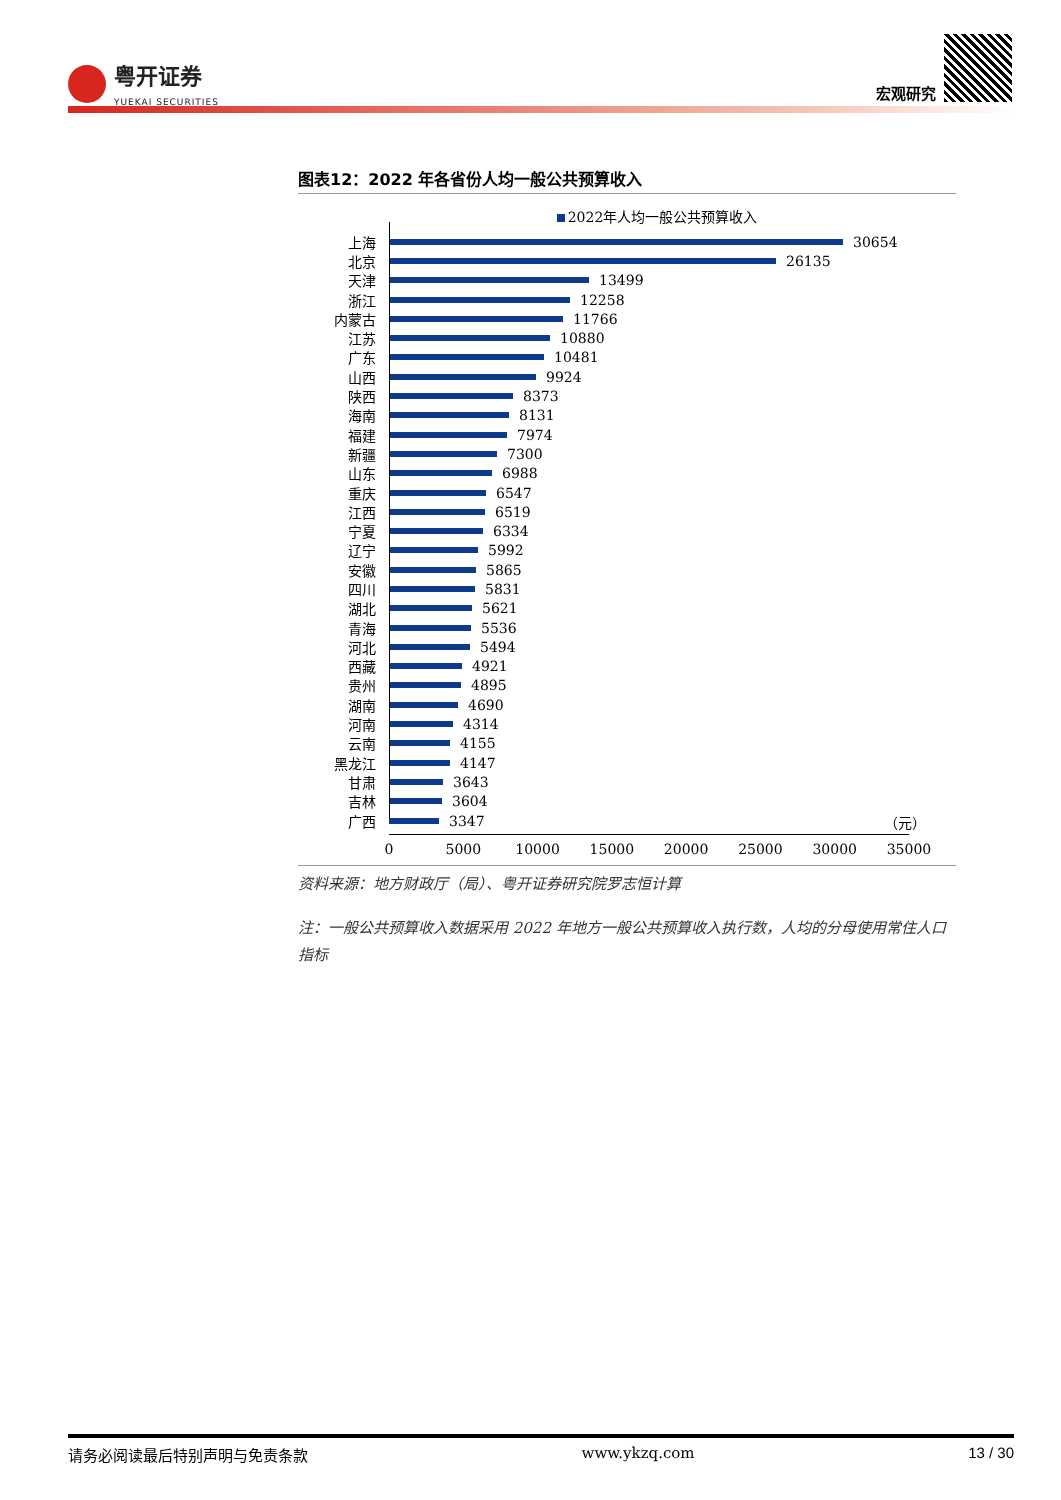粤开证券
YUEKAI SECURITIES
宏观研究
图表12：2022 年各省份人均一般公共预算收入
2022年人均一般公共预算收入
上海 30654
北京 26135
天津 13499
浙江 12258
内蒙古 11766
江苏 10880
广东 10481
山西 9924
陕西 8373
海南 8131
福建 7974
新疆 7300
山东 6988
重庆 6547
江西 6519
宁夏 6334
辽宁 5992
安徽 5865
四川 5831
湖北 5621
青海 5536
河北 5494
西藏 4921
贵州 4895
湖南 4690
河南 4314
云南 4155
黑龙江 4147
甘肃 3643
吉林 3604
广西 3347
（元）
0 5000 10000 15000 20000 25000 30000 35000
资料来源：地方财政厅（局）、粤开证券研究院罗志恒计算
注：一般公共预算收入数据采用 2022 年地方一般公共预算收入执行数，人均的分母使用常住人口指标
请务必阅读最后特别声明与免责条款 www.ykzq.com 13 / 30